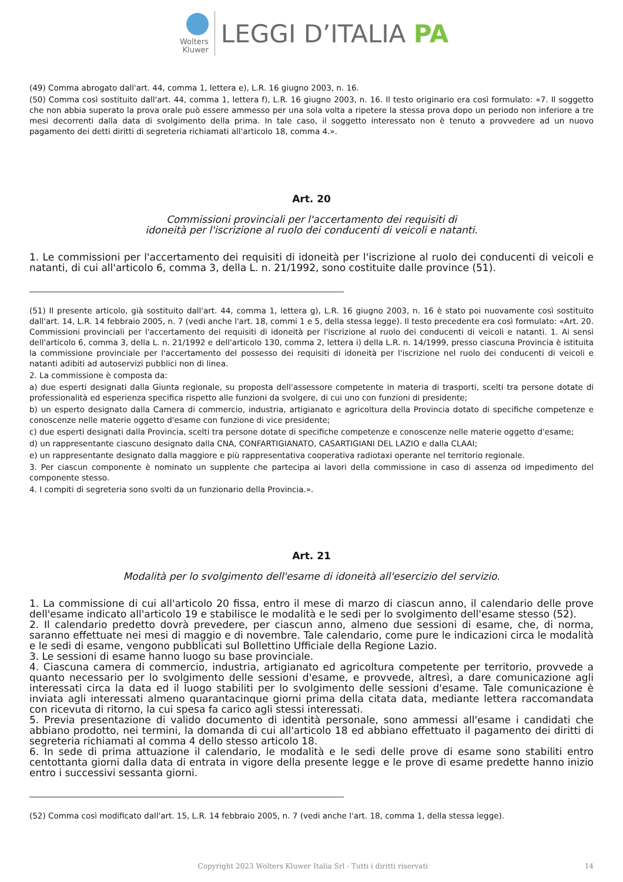Wolters
Kluwer
LEGGI D’ITALIA PA
(49) Comma abrogato dall'art. 44, comma 1, lettera e), L.R. 16 giugno 2003, n. 16.
(50) Comma così sostituito dall'art. 44, comma 1, lettera f), L.R. 16 giugno 2003, n. 16. Il testo originario era così formulato: «7. Il soggetto che non abbia superato la prova orale può essere ammesso per una sola volta a ripetere la stessa prova dopo un periodo non inferiore a tre mesi decorrenti dalla data di svolgimento della prima. In tale caso, il soggetto interessato non è tenuto a provvedere ad un nuovo pagamento dei detti diritti di segreteria richiamati all'articolo 18, comma 4.».
Art. 20
Commissioni provinciali per l'accertamento dei requisiti di
idoneità per l'iscrizione al ruolo dei conducenti di veicoli e natanti.
1. Le commissioni per l'accertamento dei requisiti di idoneità per l'iscrizione al ruolo dei conducenti di veicoli e natanti, di cui all'articolo 6, comma 3, della L. n. 21/1992, sono costituite dalle province (51).
(51) Il presente articolo, già sostituito dall'art. 44, comma 1, lettera g), L.R. 16 giugno 2003, n. 16 è stato poi nuovamente così sostituito dall'art. 14, L.R. 14 febbraio 2005, n. 7 (vedi anche l'art. 18, commi 1 e 5, della stessa legge). Il testo precedente era così formulato: «Art. 20. Commissioni provinciali per l'accertamento dei requisiti di idoneità per l'iscrizione al ruolo dei conducenti di veicoli e natanti. 1. Ai sensi dell'articolo 6, comma 3, della L. n. 21/1992 e dell'articolo 130, comma 2, lettera i) della L.R. n. 14/1999, presso ciascuna Provincia è istituita la commissione provinciale per l'accertamento del possesso dei requisiti di idoneità per l'iscrizione nel ruolo dei conducenti di veicoli e natanti adibiti ad autoservizi pubblici non di linea.
2. La commissione è composta da:
a) due esperti designati dalla Giunta regionale, su proposta dell'assessore competente in materia di trasporti, scelti tra persone dotate di professionalità ed esperienza specifica rispetto alle funzioni da svolgere, di cui uno con funzioni di presidente;
b) un esperto designato dalla Camera di commercio, industria, artigianato e agricoltura della Provincia dotato di specifiche competenze e conoscenze nelle materie oggetto d'esame con funzione di vice presidente;
c) due esperti designati dalla Provincia, scelti tra persone dotate di specifiche competenze e conoscenze nelle materie oggetto d'esame;
d) un rappresentante ciascuno designato dalla CNA, CONFARTIGIANATO, CASARTIGIANI DEL LAZIO e dalla CLAAI;
e) un rappresentante designato dalla maggiore e più rappresentativa cooperativa radiotaxi operante nel territorio regionale.
3. Per ciascun componente è nominato un supplente che partecipa ai lavori della commissione in caso di assenza od impedimento del componente stesso.
4. I compiti di segreteria sono svolti da un funzionario della Provincia.».
Art. 21
Modalità per lo svolgimento dell'esame di idoneità all'esercizio del servizio.
1. La commissione di cui all'articolo 20 fissa, entro il mese di marzo di ciascun anno, il calendario delle prove dell'esame indicato all'articolo 19 e stabilisce le modalità e le sedi per lo svolgimento dell'esame stesso (52).
2. Il calendario predetto dovrà prevedere, per ciascun anno, almeno due sessioni di esame, che, di norma, saranno effettuate nei mesi di maggio e di novembre. Tale calendario, come pure le indicazioni circa le modalità e le sedi di esame, vengono pubblicati sul Bollettino Ufficiale della Regione Lazio.
3. Le sessioni di esame hanno luogo su base provinciale.
4. Ciascuna camera di commercio, industria, artigianato ed agricoltura competente per territorio, provvede a quanto necessario per lo svolgimento delle sessioni d'esame, e provvede, altresì, a dare comunicazione agli interessati circa la data ed il luogo stabiliti per lo svolgimento delle sessioni d'esame. Tale comunicazione è inviata agli interessati almeno quarantacinque giorni prima della citata data, mediante lettera raccomandata con ricevuta di ritorno, la cui spesa fa carico agli stessi interessati.
5. Previa presentazione di valido documento di identità personale, sono ammessi all'esame i candidati che abbiano prodotto, nei termini, la domanda di cui all'articolo 18 ed abbiano effettuato il pagamento dei diritti di segreteria richiamati al comma 4 dello stesso articolo 18.
6. In sede di prima attuazione il calendario, le modalità e le sedi delle prove di esame sono stabiliti entro centottanta giorni dalla data di entrata in vigore della presente legge e le prove di esame predette hanno inizio entro i successivi sessanta giorni.
(52) Comma così modificato dall'art. 15, L.R. 14 febbraio 2005, n. 7 (vedi anche l'art. 18, comma 1, della stessa legge).
Copyright 2023 Wolters Kluwer Italia Srl - Tutti i diritti riservati 14